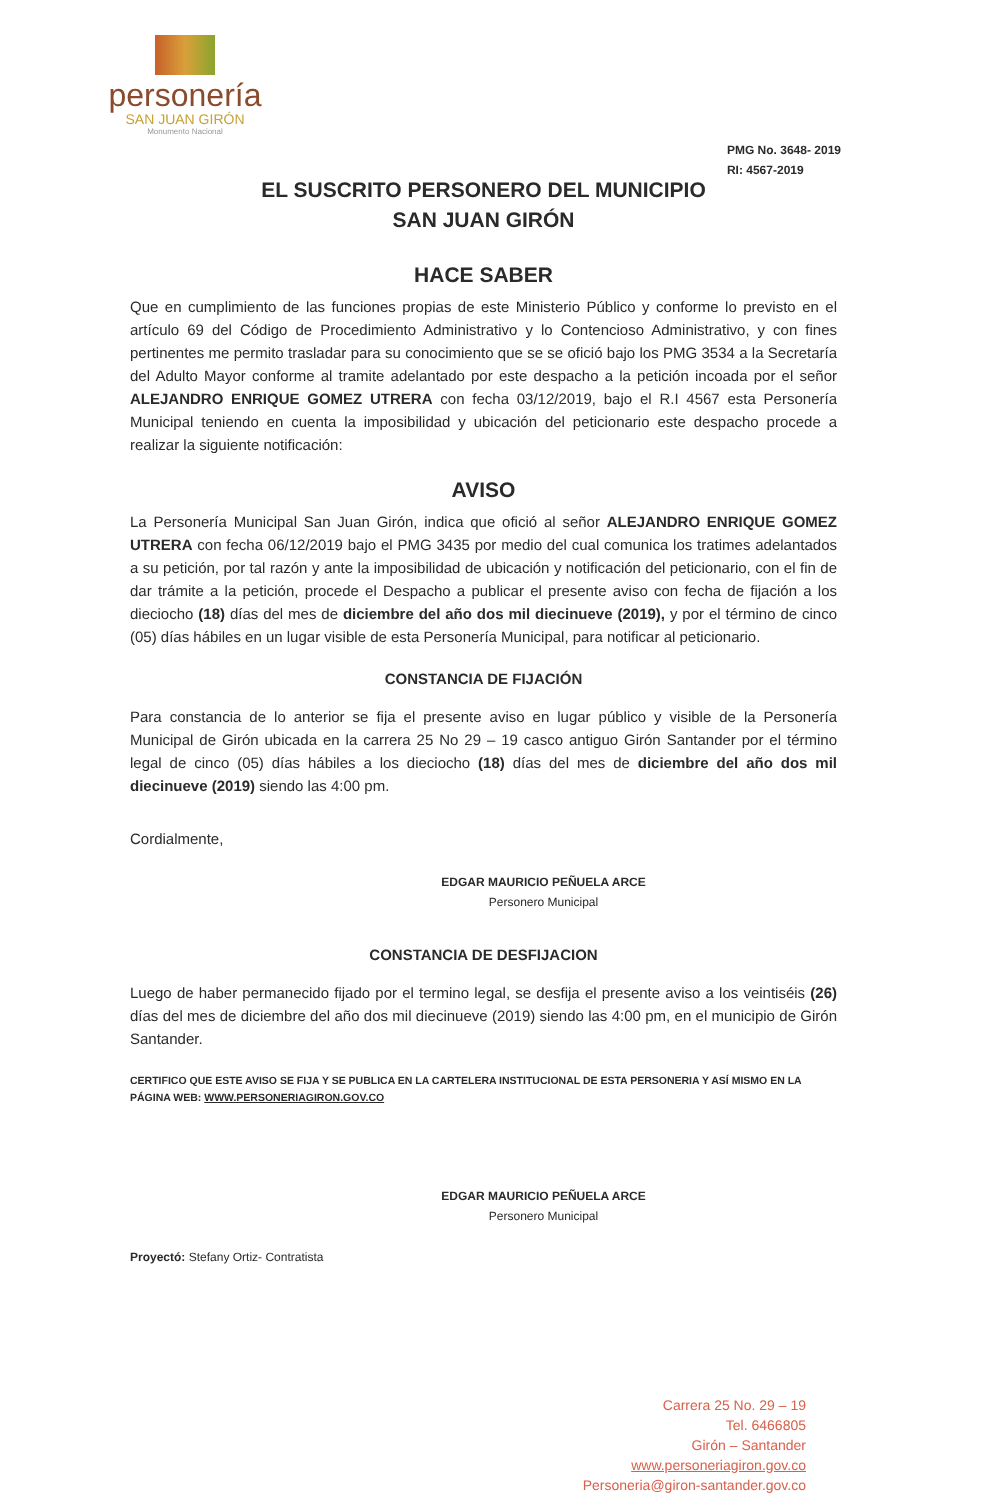personería
SAN JUAN GIRÓN
Monumento Nacional
PMG No. 3648- 2019
RI: 4567-2019
EL SUSCRITO PERSONERO DEL MUNICIPIO
SAN JUAN GIRÓN
HACE SABER
Que en cumplimiento de las funciones propias de este Ministerio Público y conforme lo previsto en el artículo 69 del Código de Procedimiento Administrativo y lo Contencioso Administrativo, y con fines pertinentes me permito trasladar para su conocimiento que se se ofició bajo los PMG 3534 a la Secretaría del Adulto Mayor conforme al tramite adelantado por este despacho a la petición incoada por el señor ALEJANDRO ENRIQUE GOMEZ UTRERA con fecha 03/12/2019, bajo el R.I 4567 esta Personería Municipal teniendo en cuenta la imposibilidad y ubicación del peticionario este despacho procede a realizar la siguiente notificación:
AVISO
La Personería Municipal San Juan Girón, indica que ofició al señor ALEJANDRO ENRIQUE GOMEZ UTRERA con fecha 06/12/2019 bajo el PMG 3435 por medio del cual comunica los tratimes adelantados a su petición, por tal razón y ante la imposibilidad de ubicación y notificación del peticionario, con el fin de dar trámite a la petición, procede el Despacho a publicar el presente aviso con fecha de fijación a los dieciocho (18) días del mes de diciembre del año dos mil diecinueve (2019), y por el término de cinco (05) días hábiles en un lugar visible de esta Personería Municipal, para notificar al peticionario.
CONSTANCIA DE FIJACIÓN
Para constancia de lo anterior se fija el presente aviso en lugar público y visible de la Personería Municipal de Girón ubicada en la carrera 25 No 29 – 19 casco antiguo Girón Santander por el término legal de cinco (05) días hábiles a los dieciocho (18) días del mes de diciembre del año dos mil diecinueve (2019) siendo las 4:00 pm.
Cordialmente,
EDGAR MAURICIO PEÑUELA ARCE
Personero Municipal
CONSTANCIA DE DESFIJACION
Luego de haber permanecido fijado por el termino legal, se desfija el presente aviso a los veintiséis (26) días del mes de diciembre del año dos mil diecinueve (2019) siendo las 4:00 pm, en el municipio de Girón Santander.
CERTIFICO QUE ESTE AVISO SE FIJA Y SE PUBLICA EN LA CARTELERA INSTITUCIONAL DE ESTA PERSONERIA Y ASÍ MISMO EN LA PÁGINA WEB: WWW.PERSONERIAGIRON.GOV.CO
EDGAR MAURICIO PEÑUELA ARCE
Personero Municipal
Proyectó: Stefany Ortiz- Contratista
Carrera 25 No. 29 – 19
Tel. 6466805
Girón – Santander
www.personeriagiron.gov.co
Personeria@giron-santander.gov.co